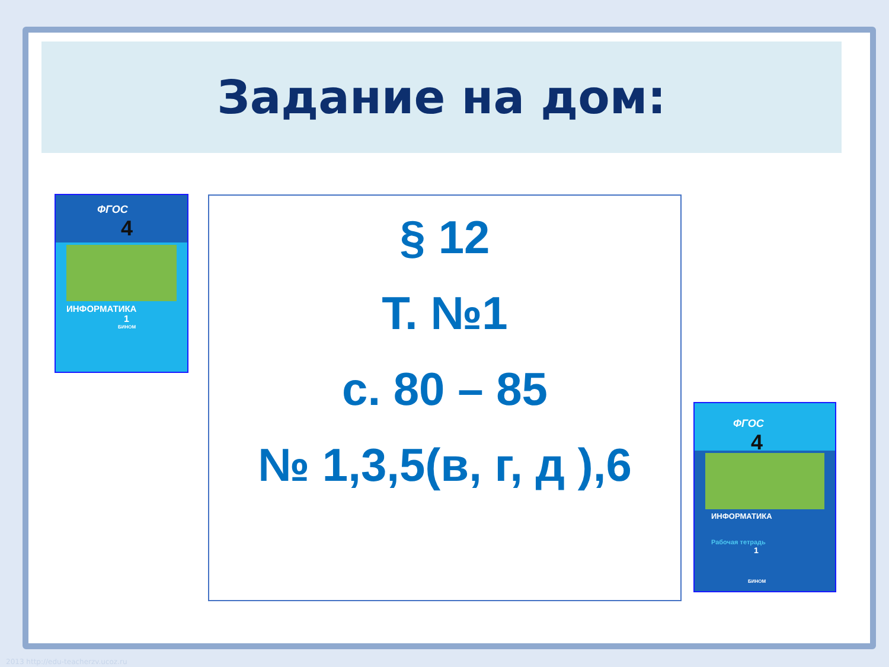Задание на дом:
§ 12
Т. №1
с. 80 – 85
№ 1,3,5(в, г, д ),6
ФГОС
4
ИНФОРМАТИКА
1
БИНОМ
ФГОС
4
ИНФОРМАТИКА
Рабочая тетрадь
1
БИНОМ
2013 http://edu-teacherzv.ucoz.ru